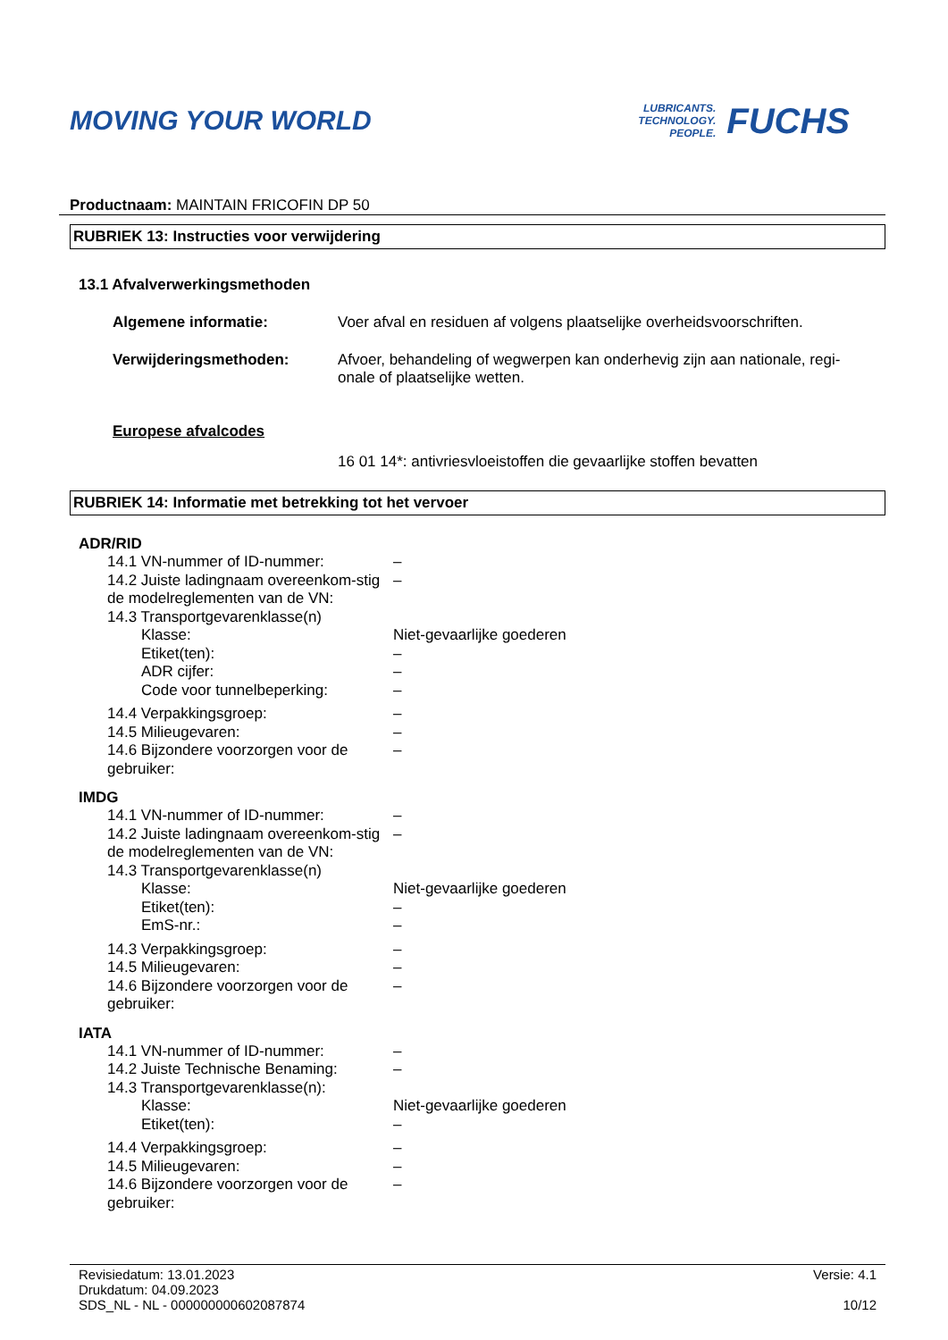MOVING YOUR WORLD
LUBRICANTS.
TECHNOLOGY.
PEOPLE.
FUCHS
Productnaam: MAINTAIN FRICOFIN DP 50
RUBRIEK 13: Instructies voor verwijdering
13.1 Afvalverwerkingsmethoden
Algemene informatie: Voer afval en residuen af volgens plaatselijke overheidsvoorschriften.
Verwijderingsmethoden: Afvoer, behandeling of wegwerpen kan onderhevig zijn aan nationale, regi-onale of plaatselijke wetten.
Europese afvalcodes
16 01 14*: antivriesvloeistoffen die gevaarlijke stoffen bevatten
RUBRIEK 14: Informatie met betrekking tot het vervoer
ADR/RID
14.1 VN-nummer of ID-nummer: –
14.2 Juiste ladingnaam overeenkom-stig de modelreglementen van de VN:
–
14.3 Transportgevarenklasse(n)
Klasse: Niet-gevaarlijke goederen
Etiket(ten): –
ADR cijfer: –
Code voor tunnelbeperking: –
14.4 Verpakkingsgroep: –
14.5 Milieugevaren: –
14.6 Bijzondere voorzorgen voor de gebruiker:
–
IMDG
14.1 VN-nummer of ID-nummer: –
14.2 Juiste ladingnaam overeenkom-stig de modelreglementen van de VN:
–
14.3 Transportgevarenklasse(n)
Klasse: Niet-gevaarlijke goederen
Etiket(ten): –
EmS-nr.: –
14.3 Verpakkingsgroep: –
14.5 Milieugevaren: –
14.6 Bijzondere voorzorgen voor de gebruiker:
–
IATA
14.1 VN-nummer of ID-nummer: –
14.2 Juiste Technische Benaming:
–
14.3 Transportgevarenklasse(n):
Klasse: Niet-gevaarlijke goederen
Etiket(ten): –
14.4 Verpakkingsgroep: –
14.5 Milieugevaren: –
14.6 Bijzondere voorzorgen voor de gebruiker:
–
Revisiedatum: 13.01.2023
Drukdatum: 04.09.2023
SDS_NL - NL - 000000000602087874
Versie: 4.1
10/12